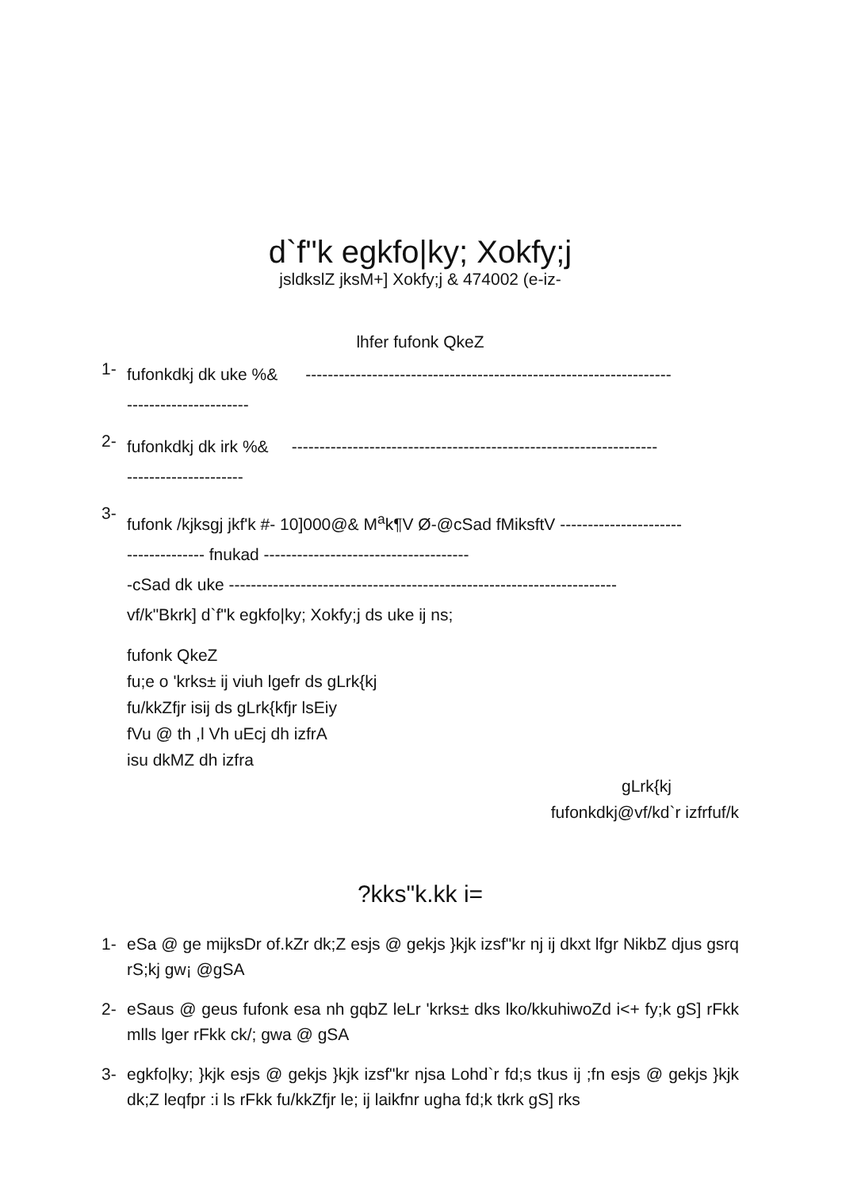d`f"k egkfo|ky; Xokfy;j
jsldkslZ jksM+] Xokfy;j & 474002 (e-iz-
lhfer fufonk QkeZ
1-
fufonkdkj dk uke %& ------------------------------------------------------------------
----------------------
2-
fufonkdkj dk irk %& ------------------------------------------------------------------
---------------------
3-
fufonk /kjksgj jkf'k #- 10]000@& M<sup>a</sup>k¶V Ø-@cSad fMiksftV ----------------------
-------------- fnukad -------------------------------------
-cSad dk uke ----------------------------------------------------------------------
vf/k"Bkrk] d`f"k egkfo|ky; Xokfy;j ds uke ij ns;
fufonk QkeZ
fu;e o 'krks± ij viuh lgefr ds gLrk{kj
fu/kkZfjr isij ds gLrk{kfjr lsEiy
fVu @ th ,l Vh uEcj dh izfrA
isu dkMZ dh izfra
gLrk{kj
fufonkdkj@vf/kd`r izfrfuf/k
?kks"k.kk i=
1- eSa @ ge mijksDr of.kZr dk;Z esjs @ gekjs }kjk izsf"kr nj ij dkxt lfgr NikbZ djus gsrq rS;kj gw¡ @gSA
2- eSaus @ geus fufonk esa nh gqbZ leLr 'krks± dks lko/kkuhiwoZd i<+ fy;k gS] rFkk mlls lger rFkk ck/; gwa @ gSA
3- egkfo|ky; }kjk esjs @ gekjs }kjk izsf"kr njsa Lohd`r fd;s tkus ij ;fn esjs @ gekjs }kjk dk;Z leqfpr :i ls rFkk fu/kkZfjr le; ij laikfnr ugha fd;k tkrk gS] rks